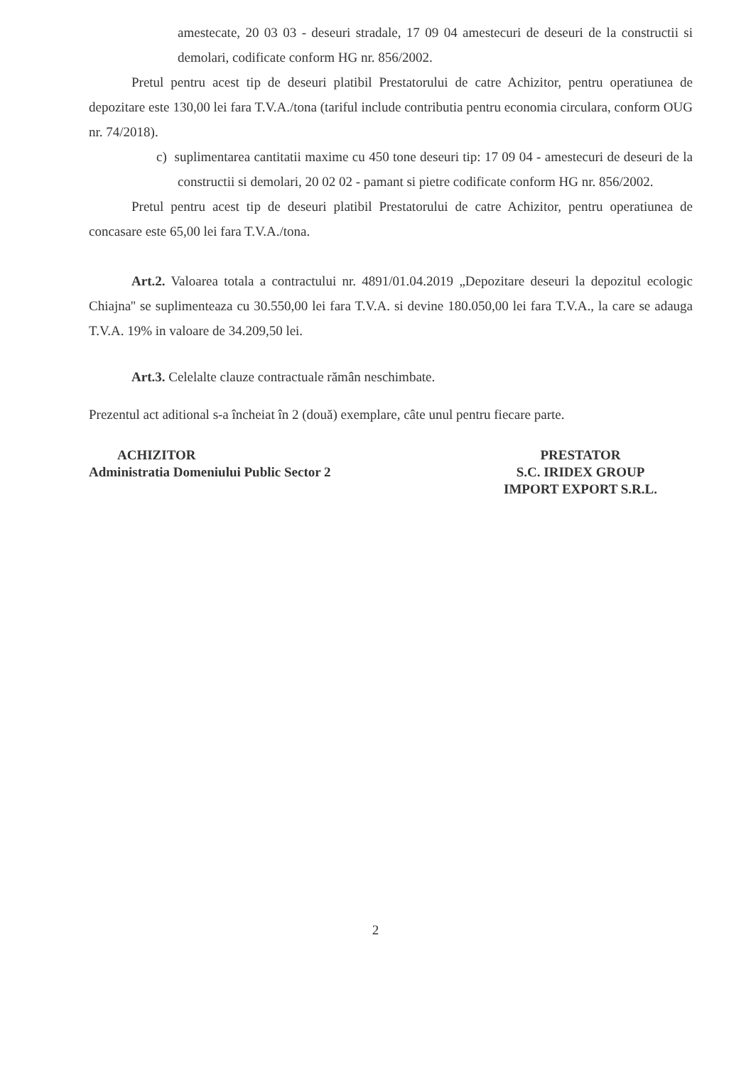amestecate, 20 03 03 - deseuri stradale, 17 09 04 amestecuri de deseuri de la constructii si demolari, codificate conform HG nr. 856/2002.
Pretul pentru acest tip de deseuri platibil Prestatorului de catre Achizitor, pentru operatiunea de depozitare este 130,00 lei fara T.V.A./tona (tariful include contributia pentru economia circulara, conform OUG nr. 74/2018).
c) suplimentarea cantitatii maxime cu 450 tone deseuri tip: 17 09 04 - amestecuri de deseuri de la constructii si demolari, 20 02 02 - pamant si pietre codificate conform HG nr. 856/2002.
Pretul pentru acest tip de deseuri platibil Prestatorului de catre Achizitor, pentru operatiunea de concasare este 65,00 lei fara T.V.A./tona.
Art.2. Valoarea totala a contractului nr. 4891/01.04.2019 „Depozitare deseuri la depozitul ecologic Chiajna'' se suplimenteaza cu 30.550,00 lei fara T.V.A. si devine 180.050,00 lei fara T.V.A., la care se adauga T.V.A. 19% in valoare de 34.209,50 lei.
Art.3. Celelalte clauze contractuale rămân neschimbate.
Prezentul act aditional s-a încheiat în 2 (două) exemplare, câte unul pentru fiecare parte.
ACHIZITOR
Administratia Domeniului Public Sector 2
PRESTATOR
S.C. IRIDEX GROUP
IMPORT EXPORT S.R.L.
2